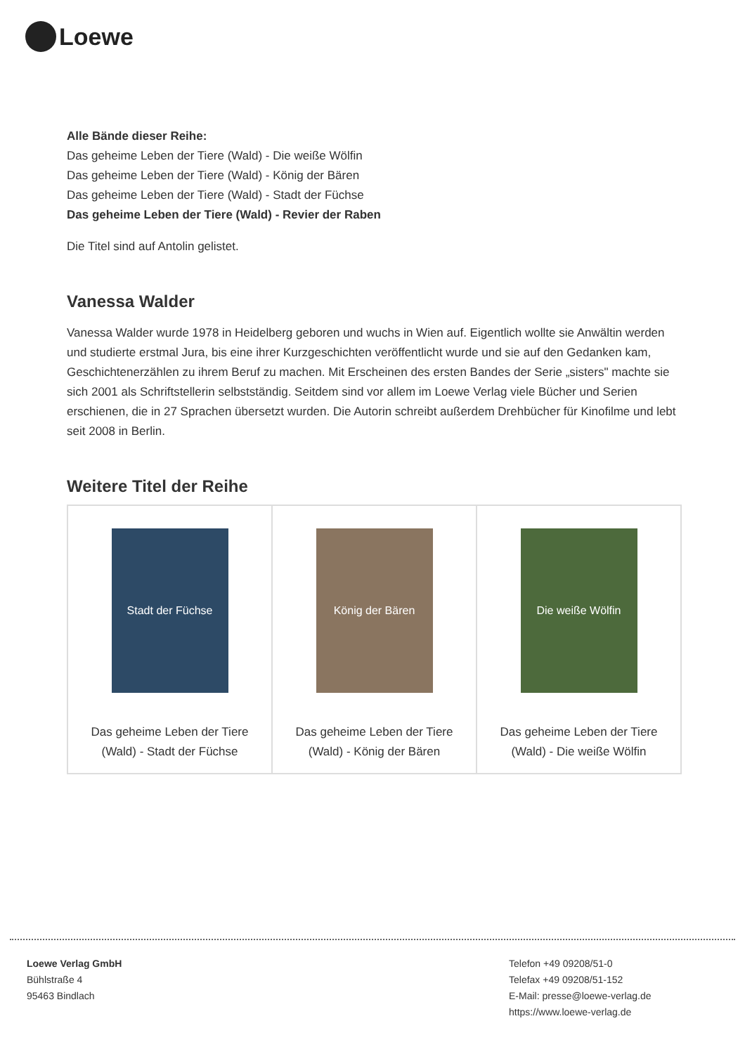Loewe
Alle Bände dieser Reihe:
Das geheime Leben der Tiere (Wald) - Die weiße Wölfin
Das geheime Leben der Tiere (Wald) - König der Bären
Das geheime Leben der Tiere (Wald) - Stadt der Füchse
Das geheime Leben der Tiere (Wald) - Revier der Raben
Die Titel sind auf Antolin gelistet.
Vanessa Walder
Vanessa Walder wurde 1978 in Heidelberg geboren und wuchs in Wien auf. Eigentlich wollte sie Anwältin werden und studierte erstmal Jura, bis eine ihrer Kurzgeschichten veröffentlicht wurde und sie auf den Gedanken kam, Geschichtenerzählen zu ihrem Beruf zu machen. Mit Erscheinen des ersten Bandes der Serie „sisters" machte sie sich 2001 als Schriftstellerin selbstständig. Seitdem sind vor allem im Loewe Verlag viele Bücher und Serien erschienen, die in 27 Sprachen übersetzt wurden. Die Autorin schreibt außerdem Drehbücher für Kinofilme und lebt seit 2008 in Berlin.
Weitere Titel der Reihe
| Stadt der Füchse Das geheime Leben der Tiere (Wald) - Stadt der Füchse | König der Bären Das geheime Leben der Tiere (Wald) - König der Bären | Die weiße Wölfin Das geheime Leben der Tiere (Wald) - Die weiße Wölfin |
Loewe Verlag GmbH
Bühlstraße 4
95463 Bindlach
Telefon +49 09208/51-0
Telefax +49 09208/51-152
E-Mail: presse@loewe-verlag.de
https://www.loewe-verlag.de